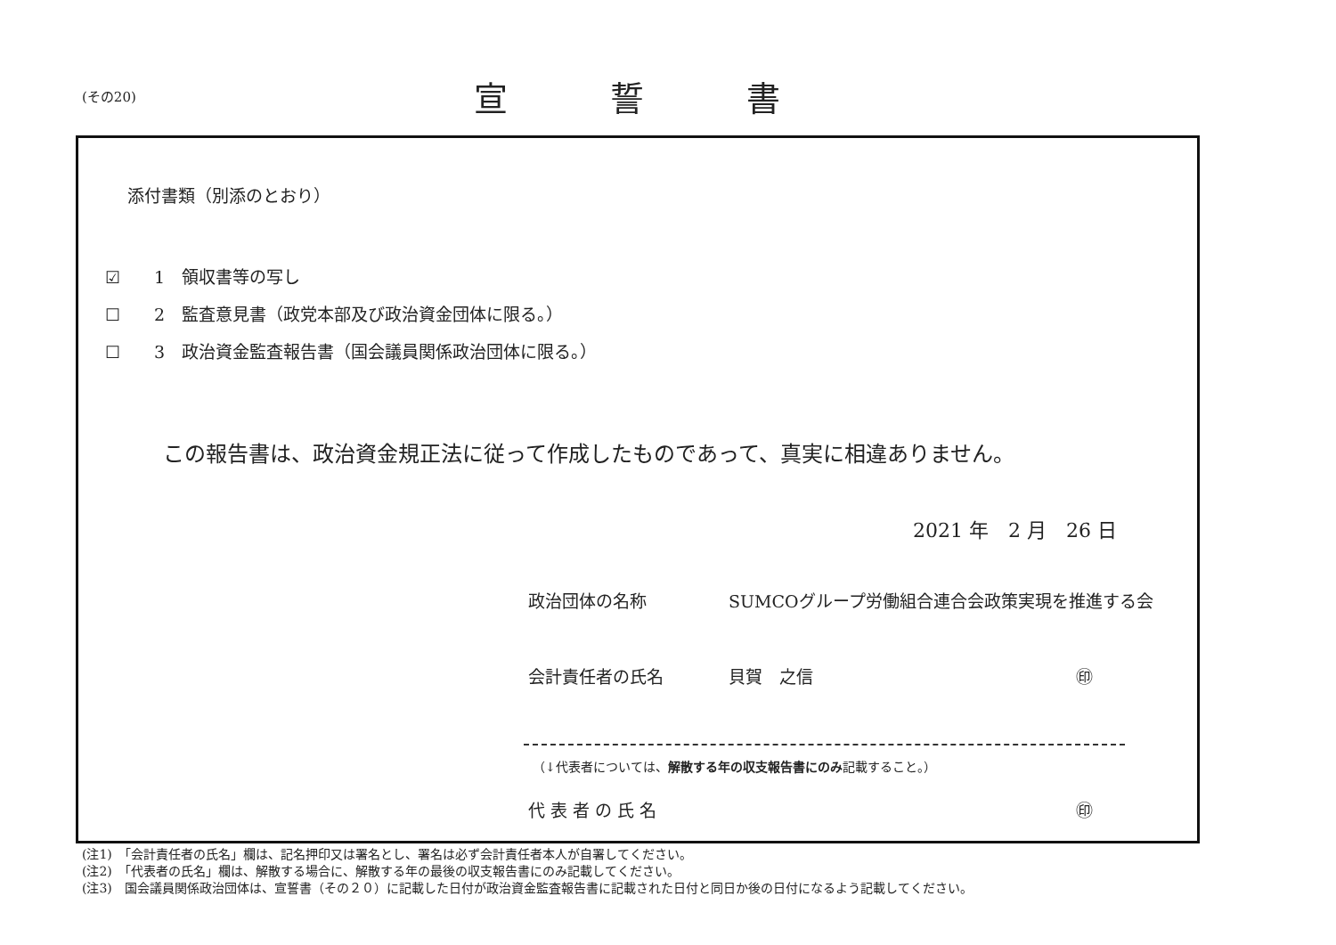(その20)
宣 誓 書
添付書類（別添のとおり）
☑　　1　領収書等の写し
☐　　2　監査意見書（政党本部及び政治資金団体に限る。）
☐　　3　政治資金監査報告書（国会議員関係政治団体に限る。）
この報告書は、政治資金規正法に従って作成したものであって、真実に相違ありません。
2021 年　2 月　26 日
政治団体の名称 SUMCOグループ労働組合連合会政策実現を推進する会
会計責任者の氏名 貝賀　之信 ㊞
（↓代表者については、解散する年の収支報告書にのみ記載すること。）
代 表 者 の 氏 名 ㊞
(注1)　「会計責任者の氏名」欄は、記名押印又は署名とし、署名は必ず会計責任者本人が自署してください。
(注2)　「代表者の氏名」欄は、解散する場合に、解散する年の最後の収支報告書にのみ記載してください。
(注3)　国会議員関係政治団体は、宣誓書（その２０）に記載した日付が政治資金監査報告書に記載された日付と同日か後の日付になるよう記載してください。